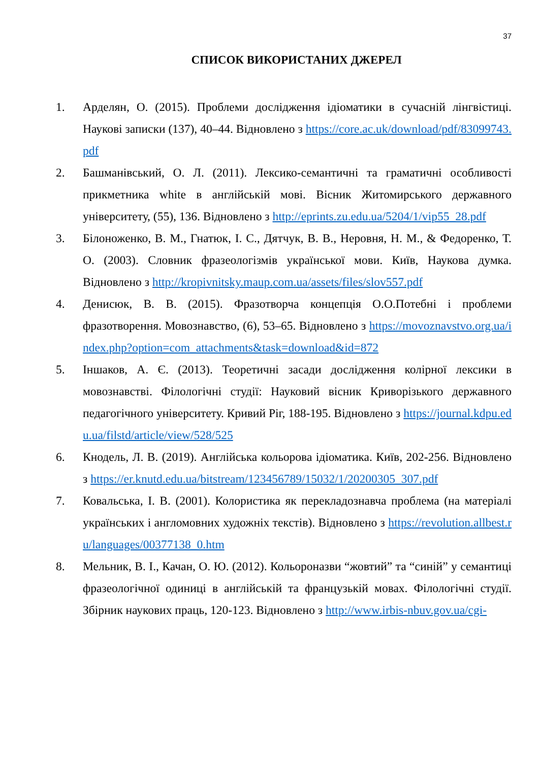37
СПИСОК ВИКОРИСТАНИХ ДЖЕРЕЛ
1. Арделян, О. (2015). Проблеми дослідження ідіоматики в сучасній лінгвістиці. Наукові записки (137), 40–44. Відновлено з https://core.ac.uk/download/pdf/83099743.pdf
2. Башманівський, О. Л. (2011). Лексико-семантичні та граматичні особливості прикметника white в англійській мові. Вісник Житомирського державного університету, (55), 136. Відновлено з http://eprints.zu.edu.ua/5204/1/vip55_28.pdf
3. Білоноженко, В. М., Гнатюк, І. С., Дятчук, В. В., Неровня, Н. М., & Федоренко, Т. О. (2003). Словник фразеологізмів української мови. Київ, Наукова думка. Відновлено з http://kropivnitsky.maup.com.ua/assets/files/slov557.pdf
4. Денисюк, В. В. (2015). Фразотворча концепція О.О.Потебні і проблеми фразотворення. Мовознавство, (6), 53–65. Відновлено з https://movoznavstvo.org.ua/index.php?option=com_attachments&task=download&id=872
5. Іншаков, А. Є. (2013). Теоретичні засади дослідження колірної лексики в мовознавстві. Філологічні студії: Науковий вісник Криворізького державного педагогічного університету. Кривий Ріг, 188-195. Відновлено з https://journal.kdpu.edu.ua/filstd/article/view/528/525
6. Кнодель, Л. В. (2019). Англійська кольорова ідіоматика. Київ, 202-256. Відновлено з https://er.knutd.edu.ua/bitstream/123456789/15032/1/20200305_307.pdf
7. Ковальська, І. В. (2001). Колористика як перекладознавча проблема (на матеріалі українських і англомовних художніх текстів). Відновлено з https://revolution.allbest.ru/languages/00377138_0.htm
8. Мельник, В. І., Качан, О. Ю. (2012). Кольороназви “жовтий” та “синій” у семантиці фразеологічної одиниці в англійській та французькій мовах. Філологічні студії. Збірник наукових праць, 120-123. Відновлено з http://www.irbis-nbuv.gov.ua/cgi-